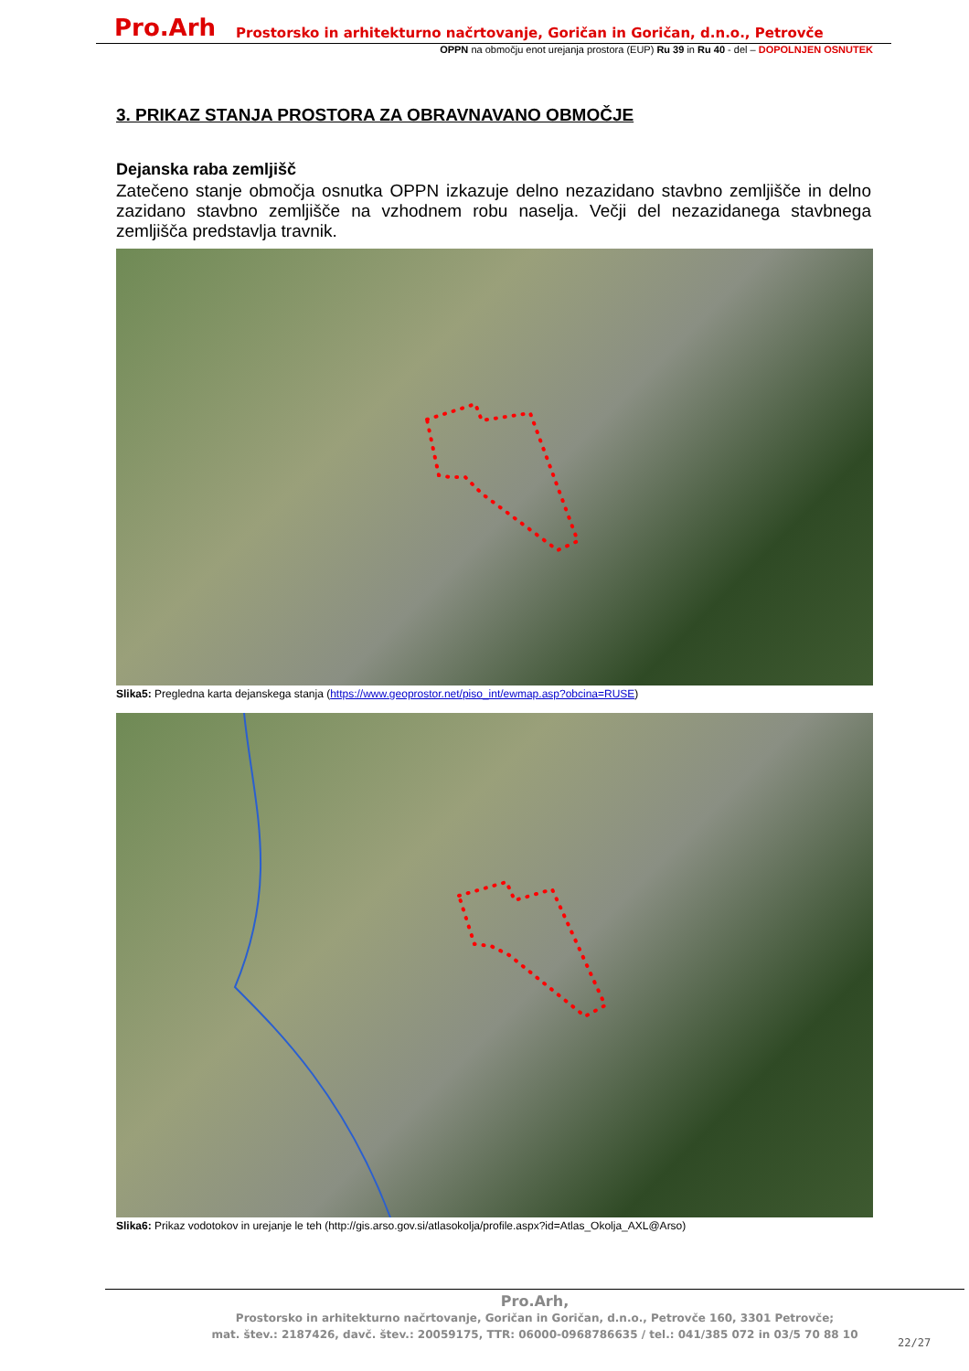Pro.Arh Prostorsko in arhitekturno načrtovanje, Goričan in Goričan, d.n.o., Petrovče
OPPN na območju enot urejanja prostora (EUP) Ru 39 in Ru 40 - del – DOPOLNJEN OSNUTEK
3. PRIKAZ STANJA PROSTORA ZA OBRAVNAVANO OBMOČJE
Dejanska raba zemljišč
Zatečeno stanje območja osnutka OPPN izkazuje delno nezazidano stavbno zemljišče in delno zazidano stavbno zemljišče na vzhodnem robu naselja. Večji del nezazidanega stavbnega zemljišča predstavlja travnik.
Slika5: Pregledna karta dejanskega stanja (https://www.geoprostor.net/piso_int/ewmap.asp?obcina=RUSE)
Slika6: Prikaz vodotokov in urejanje le teh (http://gis.arso.gov.si/atlasokolja/profile.aspx?id=Atlas_Okolja_AXL@Arso)
Pro.Arh,
Prostorsko in arhitekturno načrtovanje, Goričan in Goričan, d.n.o., Petrovče 160, 3301 Petrovče;
mat. štev.: 2187426, davč. štev.: 20059175, TTR: 06000-0968786635 / tel.: 041/385 072 in 03/5 70 88 10
22/27